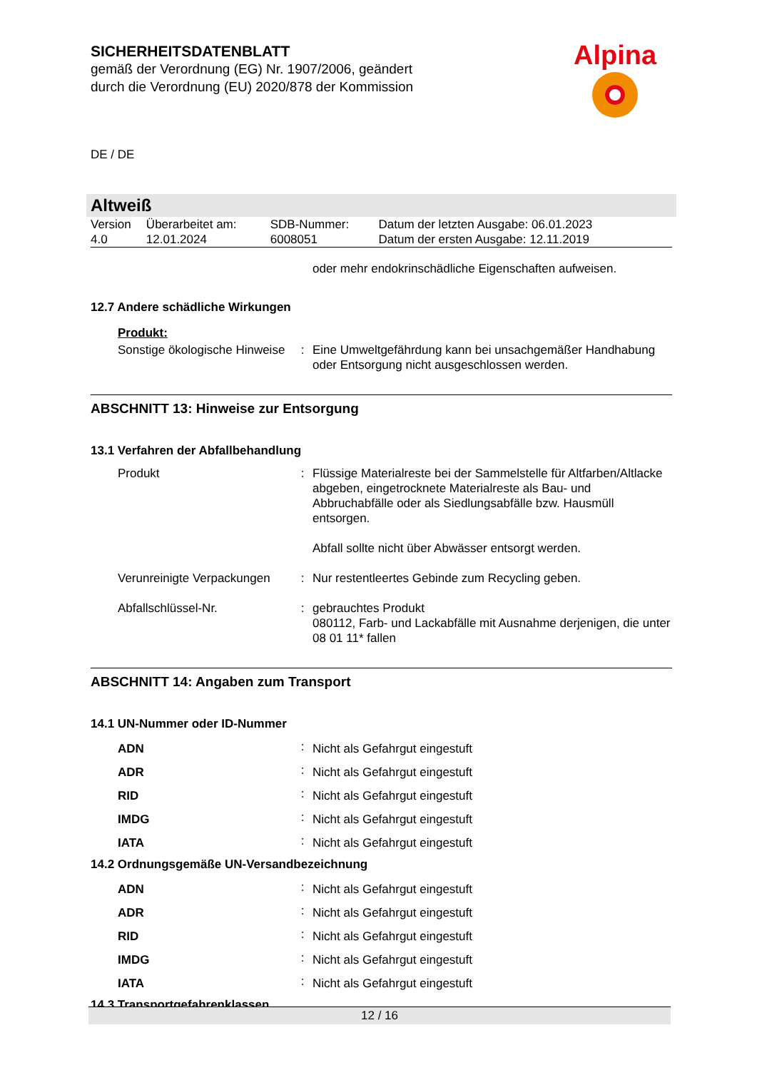SICHERHEITSDATENBLATT
gemäß der Verordnung (EG) Nr. 1907/2006, geändert
durch die Verordnung (EU) 2020/878 der Kommission
Alpina
DE / DE
Altweiß
| Version 4.0 | Überarbeitet am: 12.01.2024 | SDB-Nummer: 6008051 | Datum der letzten Ausgabe: 06.01.2023 Datum der ersten Ausgabe: 12.11.2019 |
oder mehr endokrinschädliche Eigenschaften aufweisen.
12.7 Andere schädliche Wirkungen
Produkt:
| Sonstige ökologische Hinweise | : | Eine Umweltgefährdung kann bei unsachgemäßer Handhabung oder Entsorgung nicht ausgeschlossen werden. |
ABSCHNITT 13: Hinweise zur Entsorgung
13.1 Verfahren der Abfallbehandlung
| Produkt | : | Flüssige Materialreste bei der Sammelstelle für Altfarben/Altlacke abgeben, eingetrocknete Materialreste als Bau- und Abbruchabfälle oder als Siedlungsabfälle bzw. Hausmüll entsorgen. Abfall sollte nicht über Abwässer entsorgt werden. |
| Verunreinigte Verpackungen | : | Nur restentleertes Gebinde zum Recycling geben. |
| Abfallschlüssel-Nr. | : | gebrauchtes Produkt 080112, Farb- und Lackabfälle mit Ausnahme derjenigen, die unter 08 01 11* fallen |
ABSCHNITT 14: Angaben zum Transport
14.1 UN-Nummer oder ID-Nummer
| ADN | : | Nicht als Gefahrgut eingestuft |
| ADR | : | Nicht als Gefahrgut eingestuft |
| RID | : | Nicht als Gefahrgut eingestuft |
| IMDG | : | Nicht als Gefahrgut eingestuft |
| IATA | : | Nicht als Gefahrgut eingestuft |
14.2 Ordnungsgemäße UN-Versandbezeichnung
| ADN | : | Nicht als Gefahrgut eingestuft |
| ADR | : | Nicht als Gefahrgut eingestuft |
| RID | : | Nicht als Gefahrgut eingestuft |
| IMDG | : | Nicht als Gefahrgut eingestuft |
| IATA | : | Nicht als Gefahrgut eingestuft |
14.3 Transportgefahrenklassen
12 / 16